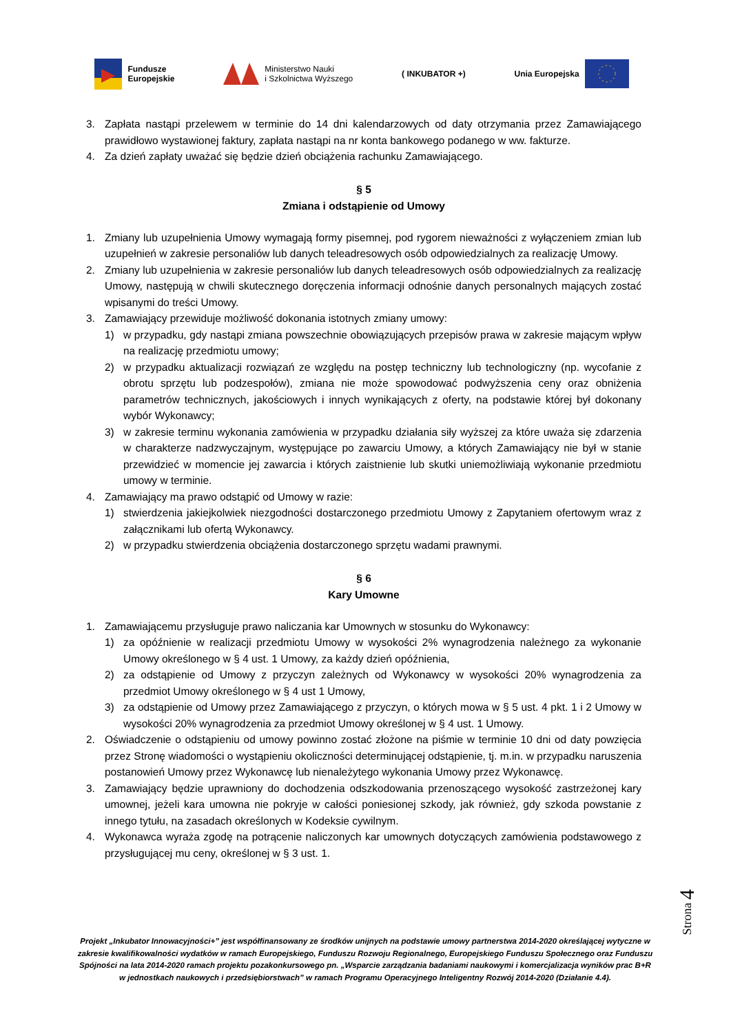Fundusze
Europejskie
Ministerstwo Nauki
i Szkolnictwa Wyższego
( INKUBATOR +) Unia Europejska
3. Zapłata nastąpi przelewem w terminie do 14 dni kalendarzowych od daty otrzymania przez Zamawiającego prawidłowo wystawionej faktury, zapłata nastąpi na nr konta bankowego podanego w ww. fakturze.
4. Za dzień zapłaty uważać się będzie dzień obciążenia rachunku Zamawiającego.
§ 5
Zmiana i odstąpienie od Umowy
1. Zmiany lub uzupełnienia Umowy wymagają formy pisemnej, pod rygorem nieważności z wyłączeniem zmian lub uzupełnień w zakresie personaliów lub danych teleadresowych osób odpowiedzialnych za realizację Umowy.
2. Zmiany lub uzupełnienia w zakresie personaliów lub danych teleadresowych osób odpowiedzialnych za realizację Umowy, następują w chwili skutecznego doręczenia informacji odnośnie danych personalnych mających zostać wpisanymi do treści Umowy.
3. Zamawiający przewiduje możliwość dokonania istotnych zmiany umowy:
1) w przypadku, gdy nastąpi zmiana powszechnie obowiązujących przepisów prawa w zakresie mającym wpływ na realizację przedmiotu umowy;
2) w przypadku aktualizacji rozwiązań ze względu na postęp techniczny lub technologiczny (np. wycofanie z obrotu sprzętu lub podzespołów), zmiana nie może spowodować podwyższenia ceny oraz obniżenia parametrów technicznych, jakościowych i innych wynikających z oferty, na podstawie której był dokonany wybór Wykonawcy;
3) w zakresie terminu wykonania zamówienia w przypadku działania siły wyższej za które uważa się zdarzenia w charakterze nadzwyczajnym, występujące po zawarciu Umowy, a których Zamawiający nie był w stanie przewidzieć w momencie jej zawarcia i których zaistnienie lub skutki uniemożliwiają wykonanie przedmiotu umowy w terminie.
4. Zamawiający ma prawo odstąpić od Umowy w razie:
1) stwierdzenia jakiejkolwiek niezgodności dostarczonego przedmiotu Umowy z Zapytaniem ofertowym wraz z załącznikami lub ofertą Wykonawcy.
2) w przypadku stwierdzenia obciążenia dostarczonego sprzętu wadami prawnymi.
§ 6
Kary Umowne
1. Zamawiającemu przysługuje prawo naliczania kar Umownych w stosunku do Wykonawcy:
1) za opóźnienie w realizacji przedmiotu Umowy w wysokości 2% wynagrodzenia należnego za wykonanie Umowy określonego w § 4 ust. 1 Umowy, za każdy dzień opóźnienia,
2) za odstąpienie od Umowy z przyczyn zależnych od Wykonawcy w wysokości 20% wynagrodzenia za przedmiot Umowy określonego w § 4 ust 1 Umowy,
3) za odstąpienie od Umowy przez Zamawiającego z przyczyn, o których mowa w § 5 ust. 4 pkt. 1 i 2 Umowy w wysokości 20% wynagrodzenia za przedmiot Umowy określonej w § 4 ust. 1 Umowy.
2. Oświadczenie o odstąpieniu od umowy powinno zostać złożone na piśmie w terminie 10 dni od daty powzięcia przez Stronę wiadomości o wystąpieniu okoliczności determinującej odstąpienie, tj. m.in. w przypadku naruszenia postanowień Umowy przez Wykonawcę lub nienależytego wykonania Umowy przez Wykonawcę.
3. Zamawiający będzie uprawniony do dochodzenia odszkodowania przenoszącego wysokość zastrzeżonej kary umownej, jeżeli kara umowna nie pokryje w całości poniesionej szkody, jak również, gdy szkoda powstanie z innego tytułu, na zasadach określonych w Kodeksie cywilnym.
4. Wykonawca wyraża zgodę na potrącenie naliczonych kar umownych dotyczących zamówienia podstawowego z przysługującej mu ceny, określonej w § 3 ust. 1.
Strona 4
Projekt „Inkubator Innowacyjności+” jest współfinansowany ze środków unijnych na podstawie umowy partnerstwa 2014-2020 określającej wytyczne w zakresie kwalifikowalności wydatków w ramach Europejskiego, Funduszu Rozwoju Regionalnego, Europejskiego Funduszu Społecznego oraz Funduszu Spójności na lata 2014-2020 ramach projektu pozakonkursowego pn. „Wsparcie zarządzania badaniami naukowymi i komercjalizacja wyników prac B+R w jednostkach naukowych i przedsiębiorstwach” w ramach Programu Operacyjnego Inteligentny Rozwój 2014-2020 (Działanie 4.4).